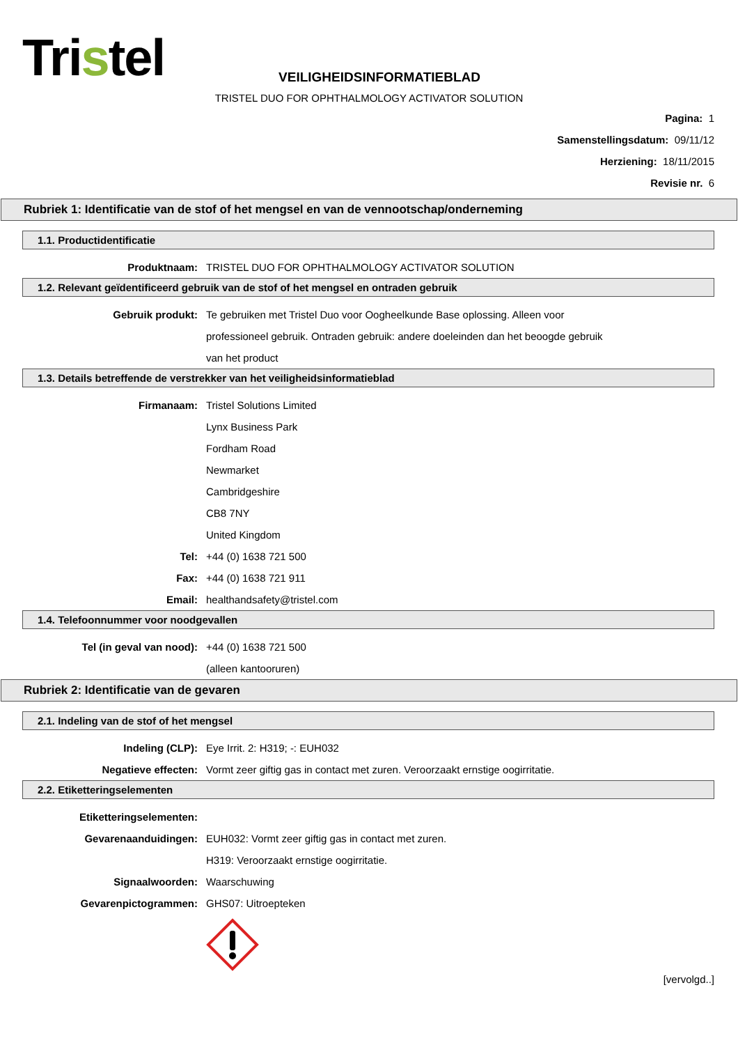Tristel
VEILIGHEIDSINFORMATIEBLAD
TRISTEL DUO FOR OPHTHALMOLOGY ACTIVATOR SOLUTION
Pagina: 1
Samenstellingsdatum: 09/11/12
Herziening: 18/11/2015
Revisie nr. 6
Rubriek 1: Identificatie van de stof of het mengsel en van de vennootschap/onderneming
1.1. Productidentificatie
Produktnaam: TRISTEL DUO FOR OPHTHALMOLOGY ACTIVATOR SOLUTION
1.2. Relevant geïdentificeerd gebruik van de stof of het mengsel en ontraden gebruik
Gebruik produkt: Te gebruiken met Tristel Duo voor Oogheelkunde Base oplossing. Alleen voor
professioneel gebruik. Ontraden gebruik: andere doeleinden dan het beoogde gebruik
van het product
1.3. Details betreffende de verstrekker van het veiligheidsinformatieblad
Firmanaam: Tristel Solutions Limited
Lynx Business Park
Fordham Road
Newmarket
Cambridgeshire
CB8 7NY
United Kingdom
Tel: +44 (0) 1638 721 500
Fax: +44 (0) 1638 721 911
Email: healthandsafety@tristel.com
1.4. Telefoonnummer voor noodgevallen
Tel (in geval van nood): +44 (0) 1638 721 500
(alleen kantooruren)
Rubriek 2: Identificatie van de gevaren
2.1. Indeling van de stof of het mengsel
Indeling (CLP): Eye Irrit. 2: H319; -: EUH032
Negatieve effecten: Vormt zeer giftig gas in contact met zuren. Veroorzaakt ernstige oogirritatie.
2.2. Etiketteringselementen
Etiketteringselementen:
Gevarenaanduidingen: EUH032: Vormt zeer giftig gas in contact met zuren.
H319: Veroorzaakt ernstige oogirritatie.
Signaalwoorden: Waarschuwing
Gevarenpictogrammen: GHS07: Uitroepteken
[vervolgd..]